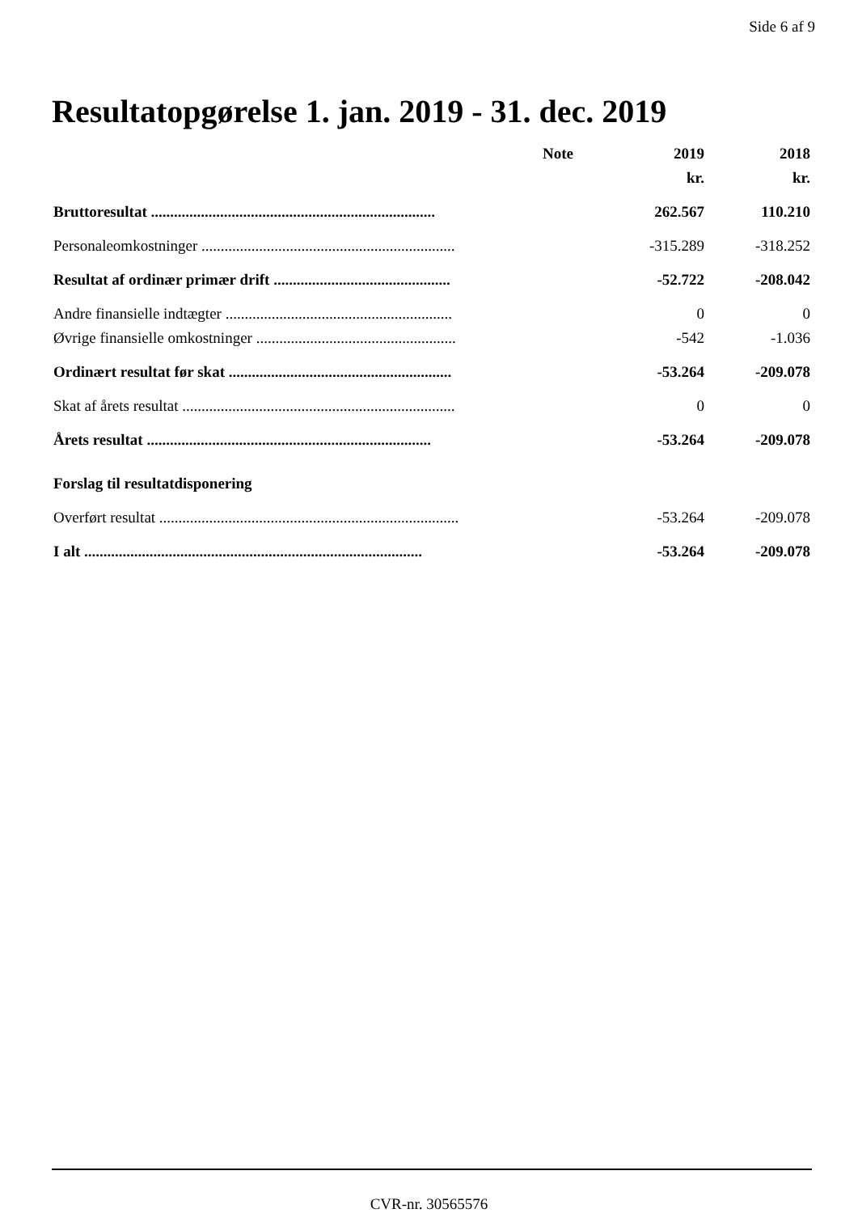Side 6 af 9
Resultatopgørelse 1. jan. 2019 - 31. dec. 2019
| | Note | 2019 | 2018 |
| | | kr. | kr. |
| Bruttoresultat .......................................................................... | | 262.567 | 110.210 |
| Personaleomkostninger .................................................................. | | -315.289 | -318.252 |
| Resultat af ordinær primær drift .............................................. | | -52.722 | -208.042 |
| Andre finansielle indtægter ........................................................... | | 0 | 0 |
| Øvrige finansielle omkostninger .................................................... | | -542 | -1.036 |
| Ordinært resultat før skat .......................................................... | | -53.264 | -209.078 |
| Skat af årets resultat ....................................................................... | | 0 | 0 |
| Årets resultat .......................................................................... | | -53.264 | -209.078 |
| Forslag til resultatdisponering | | | |
| Overført resultat .............................................................................. | | -53.264 | -209.078 |
| I alt ........................................................................................ | | -53.264 | -209.078 |
CVR-nr. 30565576